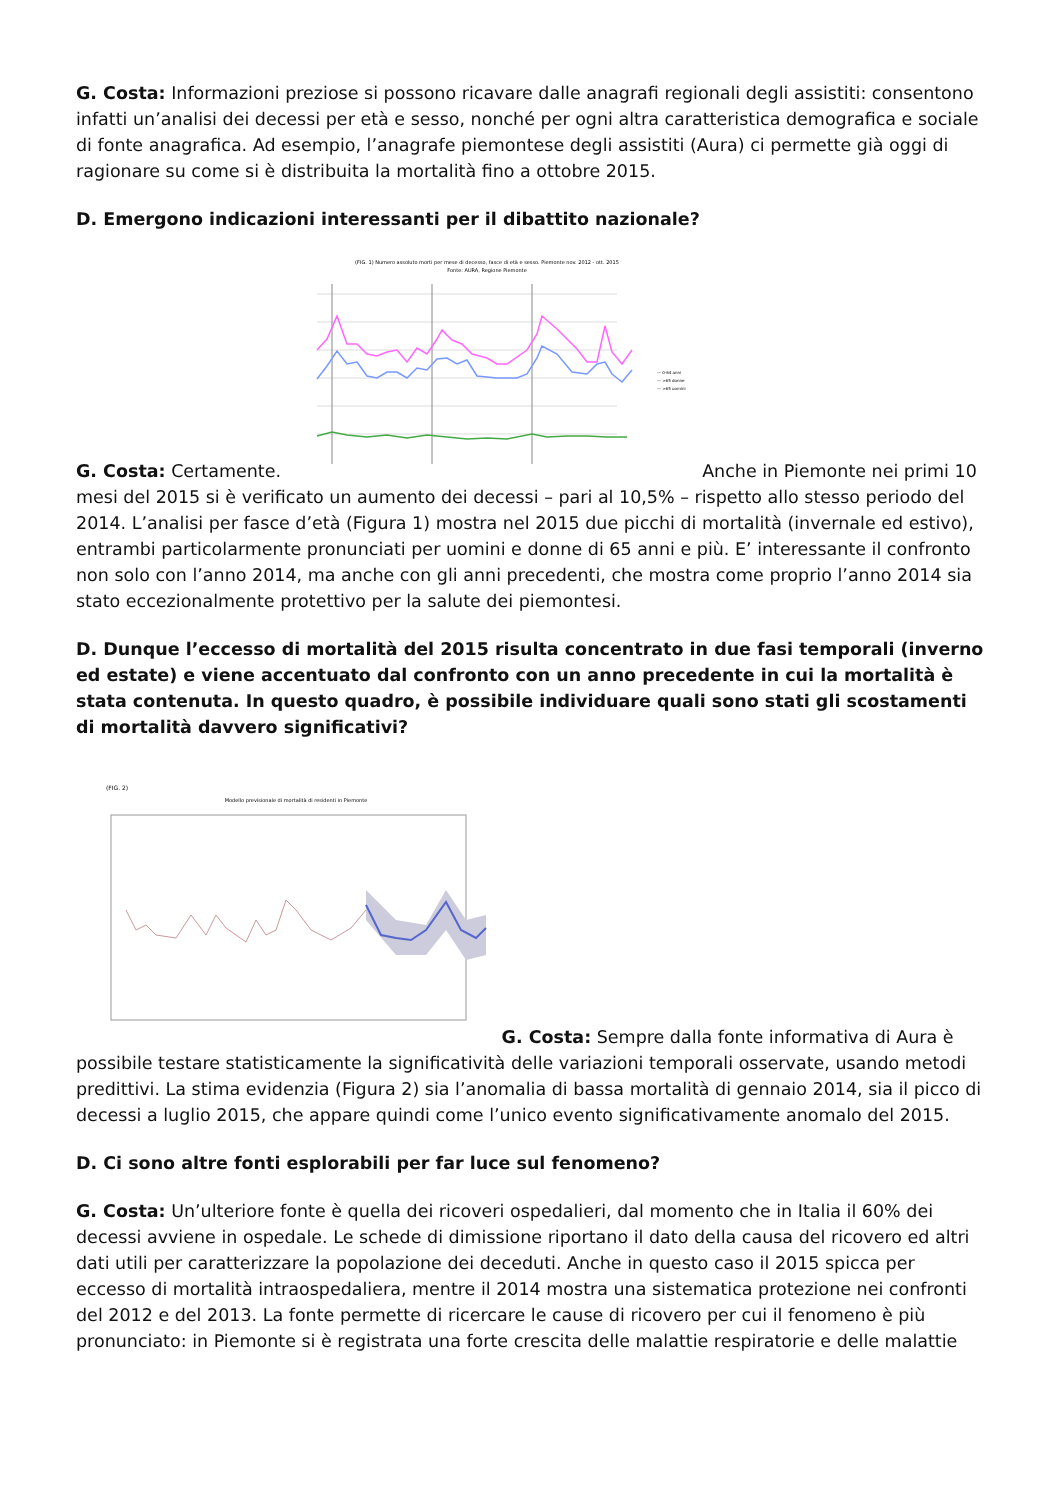G. Costa: Informazioni preziose si possono ricavare dalle anagrafi regionali degli assistiti: consentono infatti un’analisi dei decessi per età e sesso, nonché per ogni altra caratteristica demografica e sociale di fonte anagrafica. Ad esempio, l’anagrafe piemontese degli assistiti (Aura) ci permette già oggi di ragionare su come si è distribuita la mortalità fino a ottobre 2015.
D. Emergono indicazioni interessanti per il dibattito nazionale?
G. Costa: Certamente.
(FIG. 1) Numero assoluto morti per mese di decesso, fasce di età e sesso. Piemonte nov. 2012 - ott. 2015
Fonte: AURA, Regione Piemonte
— 0-64 anni
— >65 donne
— >65 uomini
Anche in Piemonte nei primi 10 mesi del 2015 si è verificato un aumento dei decessi – pari al 10,5% – rispetto allo stesso periodo del 2014. L’analisi per fasce d’età (Figura 1) mostra nel 2015 due picchi di mortalità (invernale ed estivo), entrambi particolarmente pronunciati per uomini e donne di 65 anni e più. E’ interessante il confronto non solo con l’anno 2014, ma anche con gli anni precedenti, che mostra come proprio l’anno 2014 sia stato eccezionalmente protettivo per la salute dei piemontesi.
D. Dunque l’eccesso di mortalità del 2015 risulta concentrato in due fasi temporali (inverno ed estate) e viene accentuato dal confronto con un anno precedente in cui la mortalità è stata contenuta. In questo quadro, è possibile individuare quali sono stati gli scostamenti di mortalità davvero significativi?
(FIG. 2)
Modello previsionale di mortalità di residenti in Piemonte
G. Costa: Sempre dalla fonte informativa di Aura è possibile testare statisticamente la significatività delle variazioni temporali osservate, usando metodi predittivi. La stima evidenzia (Figura 2) sia l’anomalia di bassa mortalità di gennaio 2014, sia il picco di decessi a luglio 2015, che appare quindi come l’unico evento significativamente anomalo del 2015.
D. Ci sono altre fonti esplorabili per far luce sul fenomeno?
G. Costa: Un’ulteriore fonte è quella dei ricoveri ospedalieri, dal momento che in Italia il 60% dei decessi avviene in ospedale. Le schede di dimissione riportano il dato della causa del ricovero ed altri dati utili per caratterizzare la popolazione dei deceduti. Anche in questo caso il 2015 spicca per eccesso di mortalità intraospedaliera, mentre il 2014 mostra una sistematica protezione nei confronti del 2012 e del 2013. La fonte permette di ricercare le cause di ricovero per cui il fenomeno è più pronunciato: in Piemonte si è registrata una forte crescita delle malattie respiratorie e delle malattie